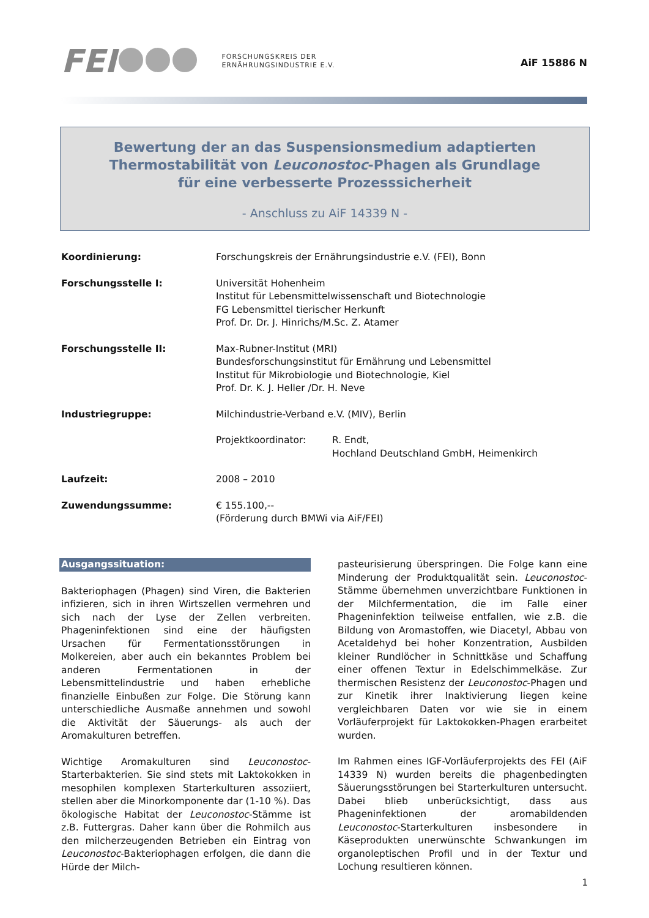FEI FORSCHUNGSKREIS DER
ERNÄHRUNGSINDUSTRIE E.V.
AiF 15886 N
Bewertung der an das Suspensionsmedium adaptierten
Thermostabilität von Leuconostoc-Phagen als Grundlage
für eine verbesserte Prozesssicherheit
- Anschluss zu AiF 14339 N -
| Koordinierung: | Forschungskreis der Ernährungsindustrie e.V. (FEI), Bonn | |
| Forschungsstelle I: | Universität Hohenheim Institut für Lebensmittelwissenschaft und Biotechnologie FG Lebensmittel tierischer Herkunft Prof. Dr. Dr. J. Hinrichs/M.Sc. Z. Atamer | |
| Forschungsstelle II: | Max-Rubner-Institut (MRI) Bundesforschungsinstitut für Ernährung und Lebensmittel Institut für Mikrobiologie und Biotechnologie, Kiel Prof. Dr. K. J. Heller /Dr. H. Neve | |
| Industriegruppe: | Milchindustrie-Verband e.V. (MIV), Berlin | |
| | Projektkoordinator: | R. Endt, Hochland Deutschland GmbH, Heimenkirch |
| Laufzeit: | 2008 – 2010 | |
| Zuwendungssumme: | € 155.100,-- (Förderung durch BMWi via AiF/FEI) | |
Ausgangssituation:
Bakteriophagen (Phagen) sind Viren, die Bakterien infizieren, sich in ihren Wirtszellen vermehren und sich nach der Lyse der Zellen verbreiten. Phageninfektionen sind eine der häufigsten Ursachen für Fermentationsstörungen in Molkereien, aber auch ein bekanntes Problem bei anderen Fermentationen in der Lebensmittelindustrie und haben erhebliche finanzielle Einbußen zur Folge. Die Störung kann unterschiedliche Ausmaße annehmen und sowohl die Aktivität der Säuerungs- als auch der Aromakulturen betreffen.
Wichtige Aromakulturen sind Leuconostoc-Starterbakterien. Sie sind stets mit Laktokokken in mesophilen komplexen Starterkulturen assoziiert, stellen aber die Minorkomponente dar (1-10 %). Das ökologische Habitat der Leuconostoc-Stämme ist z.B. Futtergras. Daher kann über die Rohmilch aus den milcherzeugenden Betrieben ein Eintrag von Leuconostoc-Bakteriophagen erfolgen, die dann die Hürde der Milch-
pasteurisierung überspringen. Die Folge kann eine Minderung der Produktqualität sein. Leuconostoc-Stämme übernehmen unverzichtbare Funktionen in der Milchfermentation, die im Falle einer Phageninfektion teilweise entfallen, wie z.B. die Bildung von Aromastoffen, wie Diacetyl, Abbau von Acetaldehyd bei hoher Konzentration, Ausbilden kleiner Rundlöcher in Schnittkäse und Schaffung einer offenen Textur in Edelschimmelkäse. Zur thermischen Resistenz der Leuconostoc-Phagen und zur Kinetik ihrer Inaktivierung liegen keine vergleichbaren Daten vor wie sie in einem Vorläuferprojekt für Laktokokken-Phagen erarbeitet wurden.
Im Rahmen eines IGF-Vorläuferprojekts des FEI (AiF 14339 N) wurden bereits die phagenbedingten Säuerungsstörungen bei Starterkulturen untersucht. Dabei blieb unberücksichtigt, dass aus Phageninfektionen der aromabildenden Leuconostoc-Starterkulturen insbesondere in Käseprodukten unerwünschte Schwankungen im organoleptischen Profil und in der Textur und Lochung resultieren können.
1